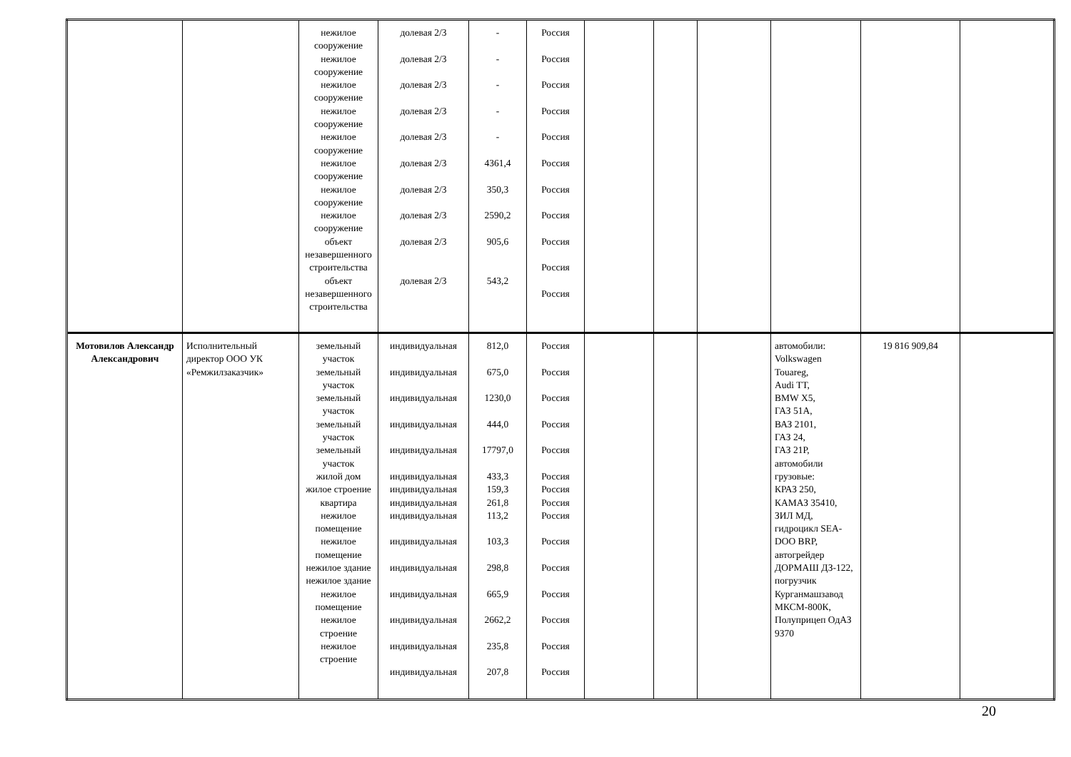| | | нежилое сооружение нежилое сооружение нежилое сооружение нежилое сооружение нежилое сооружение нежилое сооружение нежилое сооружение нежилое сооружение объект незавершенного строительства объект незавершенного строительства | долевая 2/3 долевая 2/3 долевая 2/3 долевая 2/3 долевая 2/3 долевая 2/3 долевая 2/3 долевая 2/3 долевая 2/3 долевая 2/3 | - - - - - 4361,4 350,3 2590,2 905,6 543,2 | Россия Россия Россия Россия Россия Россия Россия Россия Россия Россия Россия | | | | | | |
| Мотовилов Александр Александрович | Исполнительный директор ООО УК «Ремжилзаказчик» | земельный участок земельный участок земельный участок земельный участок земельный участок жилой дом жилое строение квартира нежилое помещение нежилое помещение нежилое здание нежилое здание нежилое помещение нежилое строение нежилое строение | индивидуальная индивидуальная индивидуальная индивидуальная индивидуальная индивидуальная индивидуальная индивидуальная индивидуальная индивидуальная индивидуальная индивидуальная индивидуальная индивидуальная индивидуальная | 812,0 675,0 1230,0 444,0 17797,0 433,3 159,3 261,8 113,2 103,3 298,8 665,9 2662,2 235,8 207,8 | Россия Россия Россия Россия Россия Россия Россия Россия Россия Россия Россия Россия Россия Россия Россия | | | | автомобили: Volkswagen Touareg, Audi TT, BMW X5, ГАЗ 51А, ВАЗ 2101, ГАЗ 24, ГАЗ 21Р, автомобили грузовые: КРАЗ 250, КАМАЗ 35410, ЗИЛ МД, гидроцикл SEA-DOO BRP, автогрейдер ДОРМАШ ДЗ-122, погрузчик Курганмашзавод МКСМ-800К, Полуприцеп ОдАЗ 9370 | 19 816 909,84 | |
20